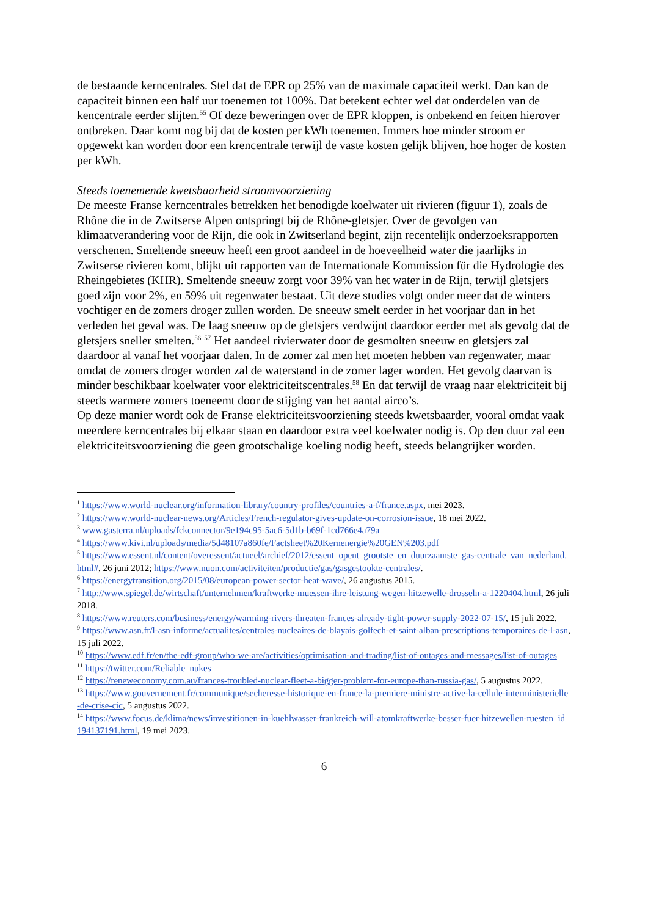de bestaande kerncentrales. Stel dat de EPR op 25% van de maximale capaciteit werkt. Dan kan de capaciteit binnen een half uur toenemen tot 100%. Dat betekent echter wel dat onderdelen van de kencentrale eerder slijten.<sup>55</sup> Of deze beweringen over de EPR kloppen, is onbekend en feiten hierover ontbreken. Daar komt nog bij dat de kosten per kWh toenemen. Immers hoe minder stroom er opgewekt kan worden door een krencentrale terwijl de vaste kosten gelijk blijven, hoe hoger de kosten per kWh.
Steeds toenemende kwetsbaarheid stroomvoorziening
De meeste Franse kerncentrales betrekken het benodigde koelwater uit rivieren (figuur 1), zoals de Rhône die in de Zwitserse Alpen ontspringt bij de Rhône-gletsjer. Over de gevolgen van klimaatverandering voor de Rijn, die ook in Zwitserland begint, zijn recentelijk onderzoeksrapporten verschenen. Smeltende sneeuw heeft een groot aandeel in de hoeveelheid water die jaarlijks in Zwitserse rivieren komt, blijkt uit rapporten van de Internationale Kommission für die Hydrologie des Rheingebietes (KHR). Smeltende sneeuw zorgt voor 39% van het water in de Rijn, terwijl gletsjers goed zijn voor 2%, en 59% uit regenwater bestaat. Uit deze studies volgt onder meer dat de winters vochtiger en de zomers droger zullen worden. De sneeuw smelt eerder in het voorjaar dan in het verleden het geval was. De laag sneeuw op de gletsjers verdwijnt daardoor eerder met als gevolg dat de gletsjers sneller smelten.<sup>56</sup> <sup>57</sup> Het aandeel rivierwater door de gesmolten sneeuw en gletsjers zal daardoor al vanaf het voorjaar dalen. In de zomer zal men het moeten hebben van regenwater, maar omdat de zomers droger worden zal de waterstand in de zomer lager worden. Het gevolg daarvan is minder beschikbaar koelwater voor elektriciteitscentrales.<sup>58</sup> En dat terwijl de vraag naar elektriciteit bij steeds warmere zomers toeneemt door de stijging van het aantal airco’s.
Op deze manier wordt ook de Franse elektriciteitsvoorziening steeds kwetsbaarder, vooral omdat vaak meerdere kerncentrales bij elkaar staan en daardoor extra veel koelwater nodig is. Op den duur zal een elektriciteitsvoorziening die geen grootschalige koeling nodig heeft, steeds belangrijker worden.
<sup>1</sup> https://www.world-nuclear.org/information-library/country-profiles/countries-a-f/france.aspx, mei 2023.
<sup>2</sup> https://www.world-nuclear-news.org/Articles/French-regulator-gives-update-on-corrosion-issue, 18 mei 2022.
<sup>3</sup> www.gasterra.nl/uploads/fckconnector/9e194c95-5ac6-5d1b-b69f-1cd766e4a79a
<sup>4</sup> https://www.kivi.nl/uploads/media/5d48107a860fe/Factsheet%20Kernenergie%20GEN%203.pdf
<sup>5</sup> https://www.essent.nl/content/overessent/actueel/archief/2012/essent_opent_grootste_en_duurzaamste_gas-centrale_van_nederland.html#, 26 juni 2012; https://www.nuon.com/activiteiten/productie/gas/gasgestookte-centrales/.
<sup>6</sup> https://energytransition.org/2015/08/european-power-sector-heat-wave/, 26 augustus 2015.
<sup>7</sup> http://www.spiegel.de/wirtschaft/unternehmen/kraftwerke-muessen-ihre-leistung-wegen-hitzewelle-drosseln-a-1220404.html, 26 juli 2018.
<sup>8</sup> https://www.reuters.com/business/energy/warming-rivers-threaten-frances-already-tight-power-supply-2022-07-15/, 15 juli 2022.
<sup>9</sup> https://www.asn.fr/l-asn-informe/actualites/centrales-nucleaires-de-blayais-golfech-et-saint-alban-prescriptions-temporaires-de-l-asn, 15 juli 2022.
<sup>10</sup> https://www.edf.fr/en/the-edf-group/who-we-are/activities/optimisation-and-trading/list-of-outages-and-messages/list-of-outages
<sup>11</sup> https://twitter.com/Reliable_nukes
<sup>12</sup> https://reneweconomy.com.au/frances-troubled-nuclear-fleet-a-bigger-problem-for-europe-than-russia-gas/, 5 augustus 2022.
<sup>13</sup> https://www.gouvernement.fr/communique/secheresse-historique-en-france-la-premiere-ministre-active-la-cellule-interministerielle-de-crise-cic, 5 augustus 2022.
<sup>14</sup> https://www.focus.de/klima/news/investitionen-in-kuehlwasser-frankreich-will-atomkraftwerke-besser-fuer-hitzewellen-ruesten_id_194137191.html, 19 mei 2023.
6